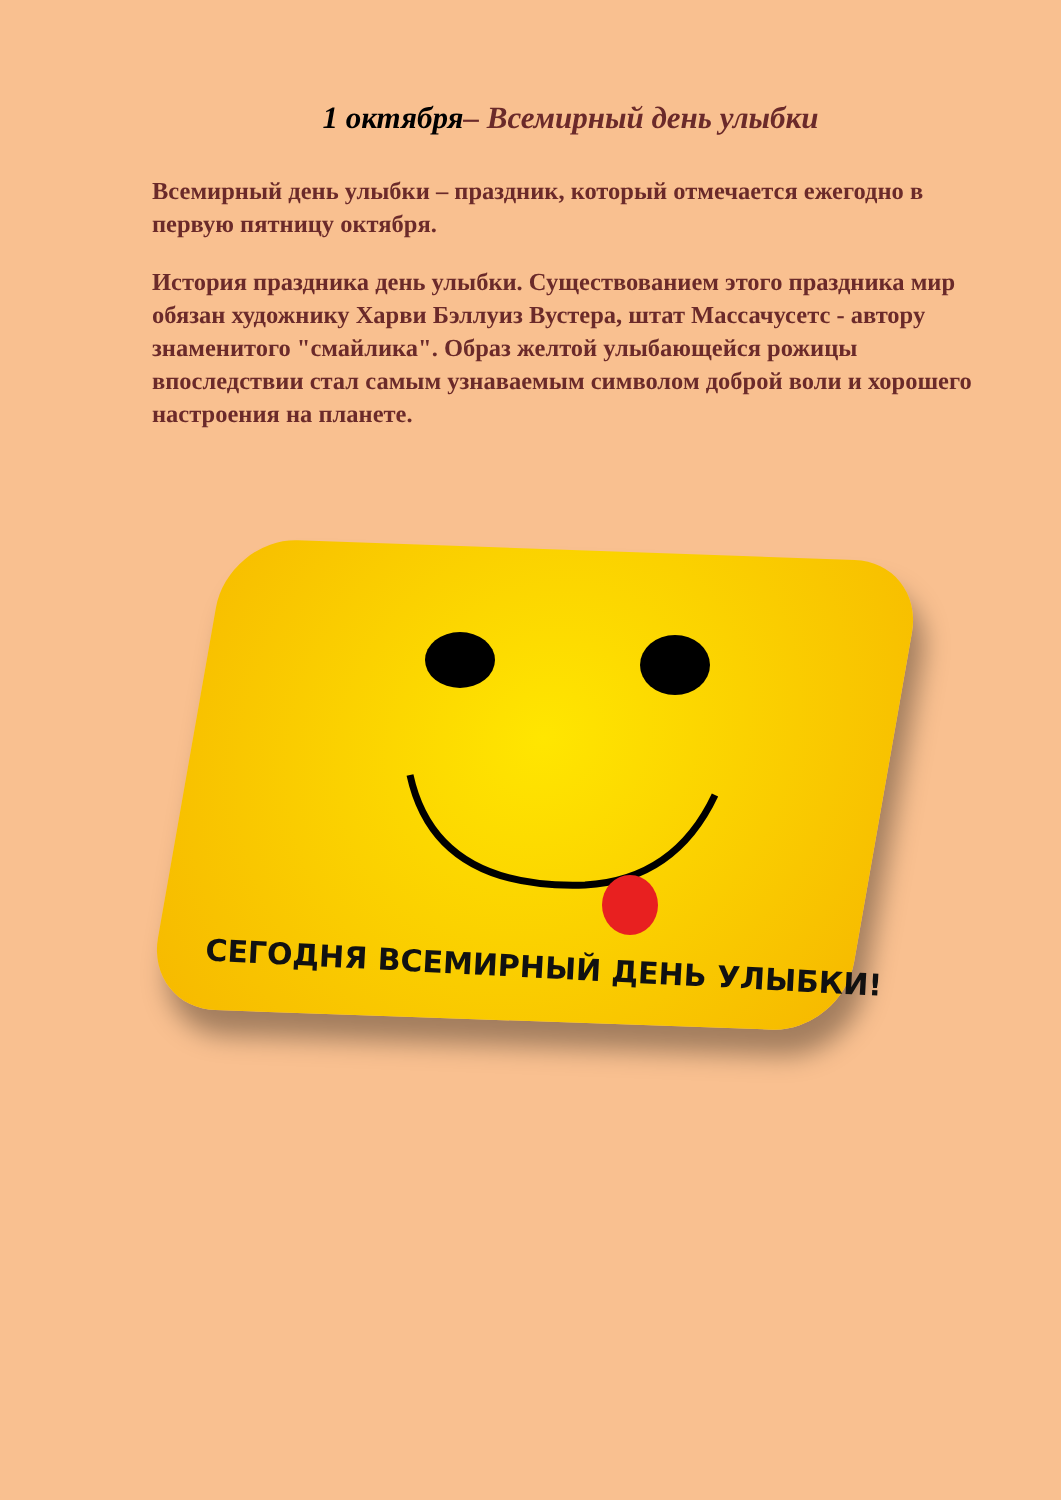1 октября– Всемирный день улыбки
Всемирный день улыбки – праздник, который отмечается ежегодно в первую пятницу октября.
История праздника день улыбки. Существованием этого праздника мир обязан художнику Харви Бэллуиз Вустера, штат Массачусетс - автору знаменитого "смайлика". Образ желтой улыбающейся рожицы впоследствии стал самым узнаваемым символом доброй воли и хорошего настроения на планете.
СЕГОДНЯ ВСЕМИРНЫЙ ДЕНЬ УЛЫБКИ!